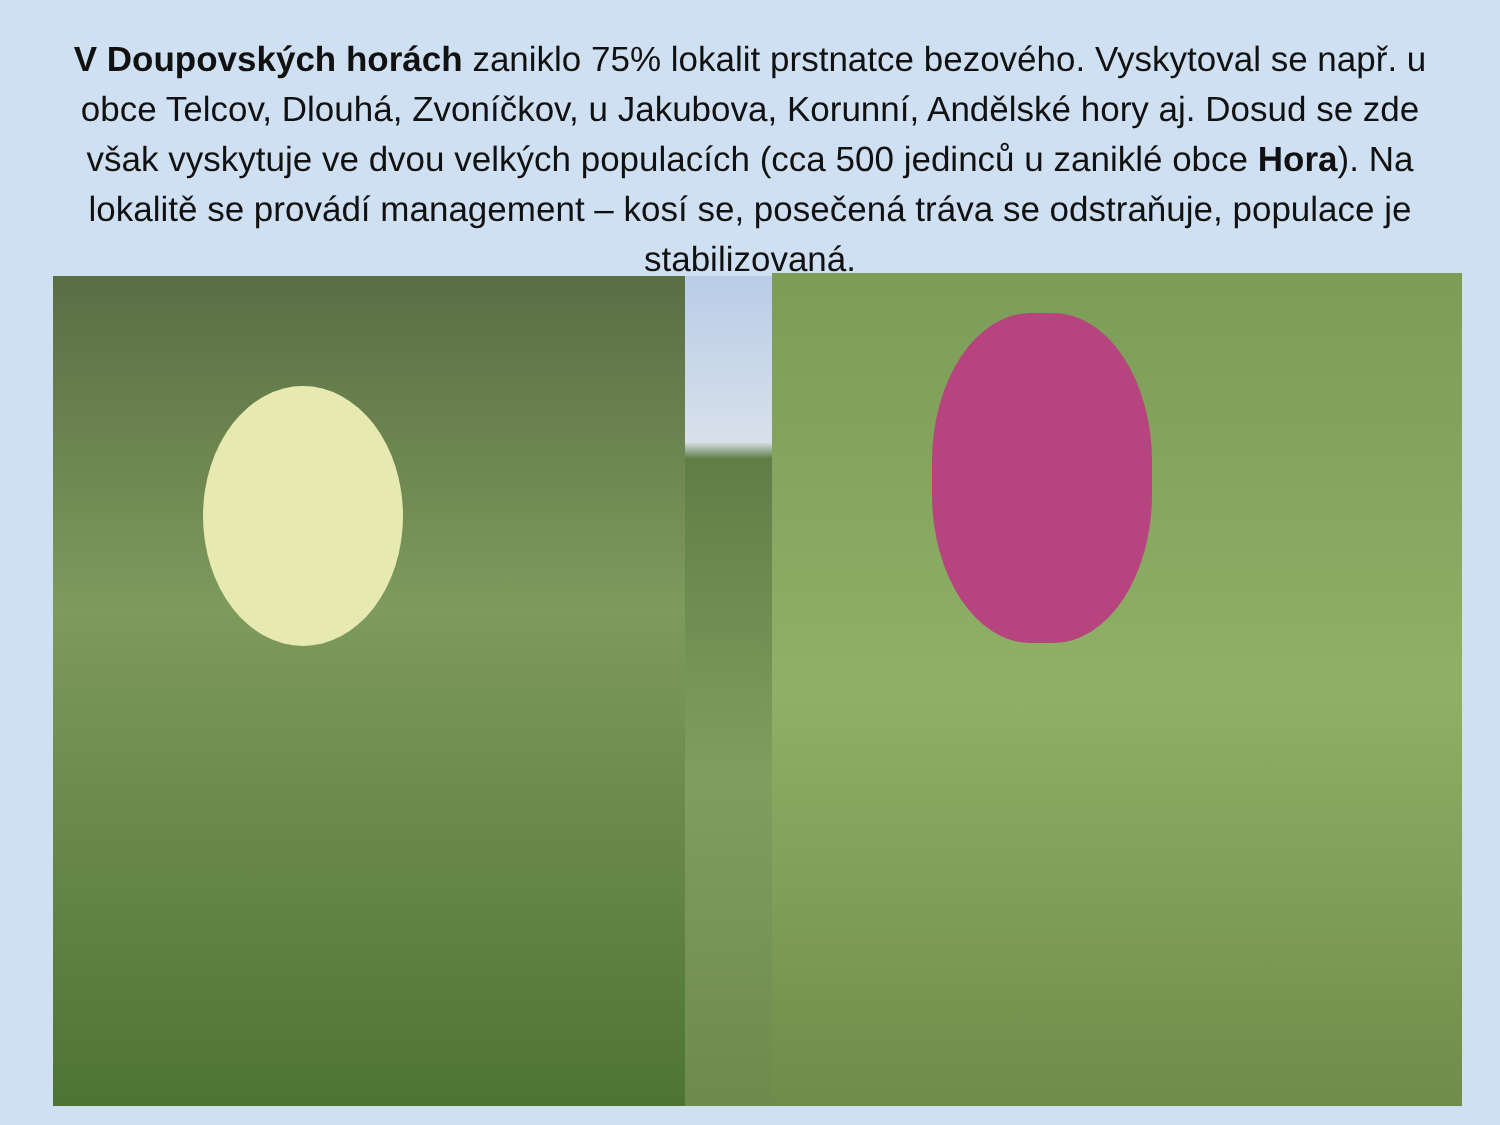V Doupovských horách zaniklo 75% lokalit prstnatce bezového. Vyskytoval se např. u obce Telcov, Dlouhá, Zvoníčkov, u Jakubova, Korunní, Andělské hory aj. Dosud se zde však vyskytuje ve dvou velkých populacích (cca 500 jedinců u zaniklé obce Hora). Na lokalitě se provádí management – kosí se, posečená tráva se odstraňuje, populace je stabilizovaná.